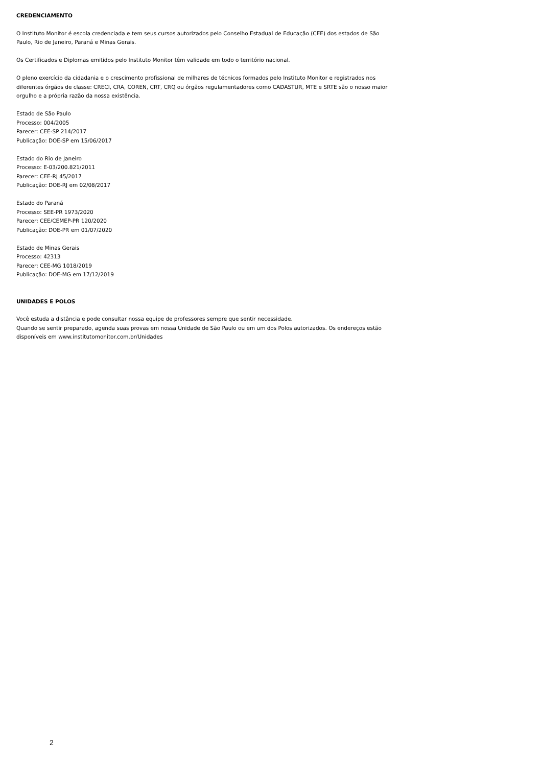CREDENCIAMENTO
O Instituto Monitor é escola credenciada e tem seus cursos autorizados pelo Conselho Estadual de Educação (CEE) dos estados de São Paulo, Rio de Janeiro, Paraná e Minas Gerais.
Os Certificados e Diplomas emitidos pelo Instituto Monitor têm validade em todo o território nacional.
O pleno exercício da cidadania e o crescimento profissional de milhares de técnicos formados pelo Instituto Monitor e registrados nos diferentes órgãos de classe: CRECI, CRA, COREN, CRT, CRQ ou órgãos regulamentadores como CADASTUR, MTE e SRTE são o nosso maior orgulho e a própria razão da nossa existência.
Estado de São Paulo
Processo: 004/2005
Parecer: CEE-SP 214/2017
Publicação: DOE-SP em 15/06/2017
Estado do Rio de Janeiro
Processo: E-03/200.821/2011
Parecer: CEE-RJ 45/2017
Publicação: DOE-RJ em 02/08/2017
Estado do Paraná
Processo: SEE-PR 1973/2020
Parecer: CEE/CEMEP-PR 120/2020
Publicação: DOE-PR em 01/07/2020
Estado de Minas Gerais
Processo: 42313
Parecer: CEE-MG 1018/2019
Publicação: DOE-MG em 17/12/2019
UNIDADES E POLOS
Você estuda a distância e pode consultar nossa equipe de professores sempre que sentir necessidade.
Quando se sentir preparado, agenda suas provas em nossa Unidade de São Paulo ou em um dos Polos autorizados. Os endereços estão disponíveis em www.institutomonitor.com.br/Unidades
2